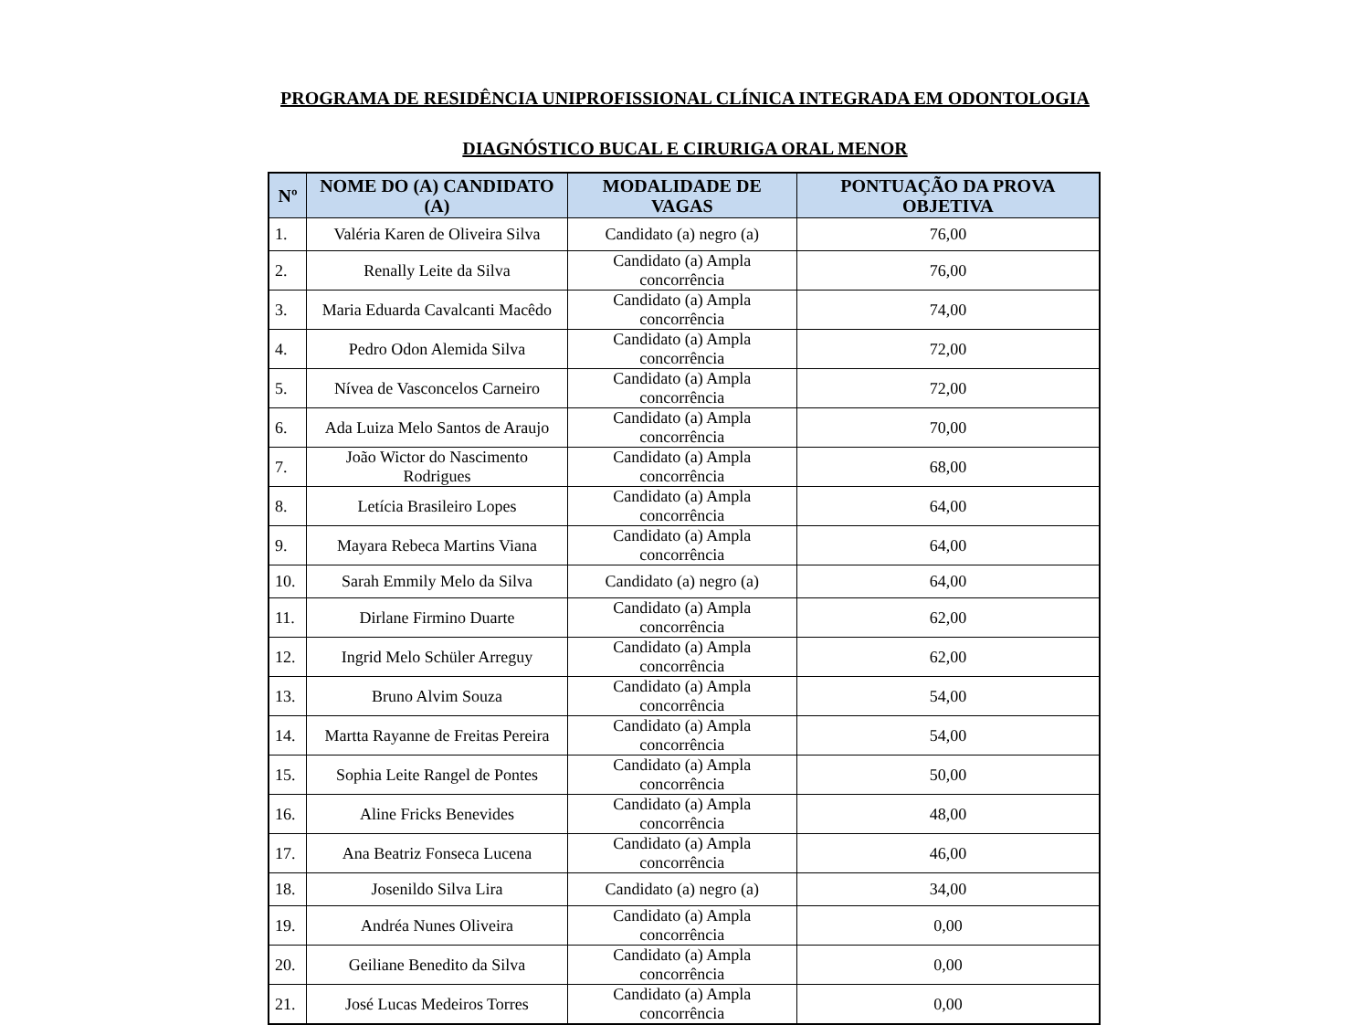PROGRAMA DE RESIDÊNCIA UNIPROFISSIONAL CLÍNICA INTEGRADA EM ODONTOLOGIA
DIAGNÓSTICO BUCAL E CIRURIGA ORAL MENOR
| Nº | NOME DO (A) CANDIDATO (A) | MODALIDADE DE VAGAS | PONTUAÇÃO DA PROVA OBJETIVA |
| --- | --- | --- | --- |
| 1. | Valéria Karen de Oliveira Silva | Candidato (a) negro (a) | 76,00 |
| 2. | Renally Leite da Silva | Candidato (a) Ampla concorrência | 76,00 |
| 3. | Maria Eduarda Cavalcanti Macêdo | Candidato (a) Ampla concorrência | 74,00 |
| 4. | Pedro Odon Alemida Silva | Candidato (a) Ampla concorrência | 72,00 |
| 5. | Nívea de Vasconcelos Carneiro | Candidato (a) Ampla concorrência | 72,00 |
| 6. | Ada Luiza Melo Santos de Araujo | Candidato (a) Ampla concorrência | 70,00 |
| 7. | João Wictor do Nascimento Rodrigues | Candidato (a) Ampla concorrência | 68,00 |
| 8. | Letícia Brasileiro Lopes | Candidato (a) Ampla concorrência | 64,00 |
| 9. | Mayara Rebeca Martins Viana | Candidato (a) Ampla concorrência | 64,00 |
| 10. | Sarah Emmily Melo da Silva | Candidato (a) negro (a) | 64,00 |
| 11. | Dirlane Firmino Duarte | Candidato (a) Ampla concorrência | 62,00 |
| 12. | Ingrid Melo Schüler Arreguy | Candidato (a) Ampla concorrência | 62,00 |
| 13. | Bruno Alvim Souza | Candidato (a) Ampla concorrência | 54,00 |
| 14. | Martta Rayanne de Freitas Pereira | Candidato (a) Ampla concorrência | 54,00 |
| 15. | Sophia Leite Rangel de Pontes | Candidato (a) Ampla concorrência | 50,00 |
| 16. | Aline Fricks Benevides | Candidato (a) Ampla concorrência | 48,00 |
| 17. | Ana Beatriz Fonseca Lucena | Candidato (a) Ampla concorrência | 46,00 |
| 18. | Josenildo Silva Lira | Candidato (a) negro (a) | 34,00 |
| 19. | Andréa Nunes Oliveira | Candidato (a) Ampla concorrência | 0,00 |
| 20. | Geiliane Benedito da Silva | Candidato (a) Ampla concorrência | 0,00 |
| 21. | José Lucas Medeiros Torres | Candidato (a) Ampla concorrência | 0,00 |